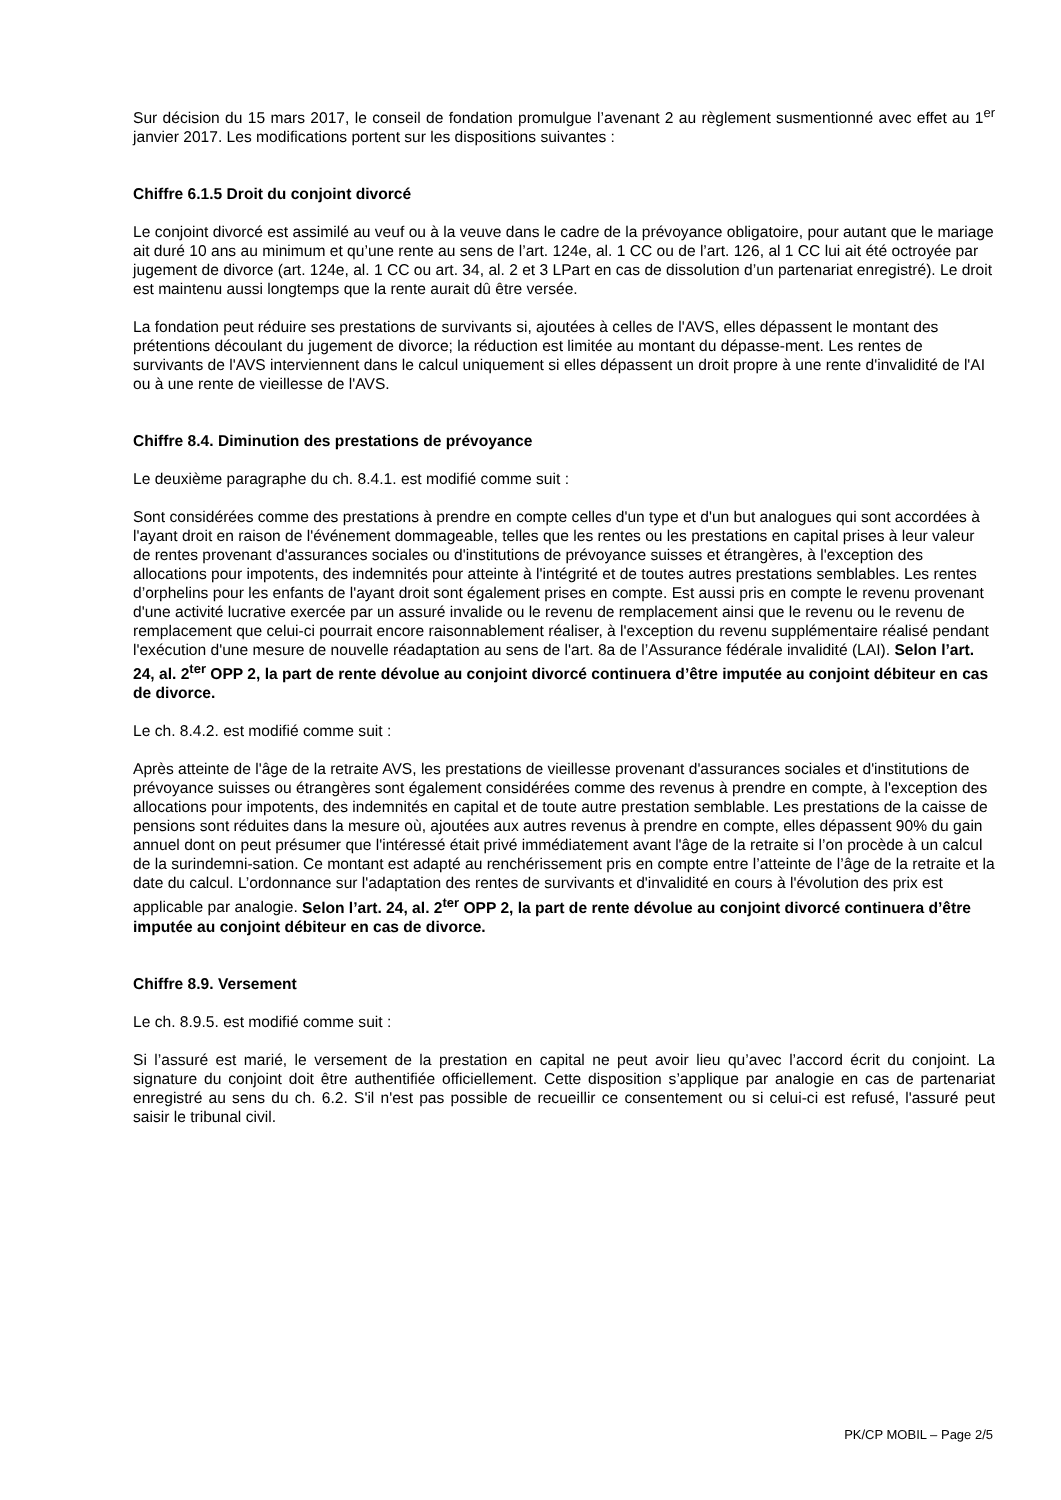Sur décision du 15 mars 2017, le conseil de fondation promulgue l’avenant 2 au règlement susmentionné avec effet au 1<sup>er</sup> janvier 2017. Les modifications portent sur les dispositions suivantes :
Chiffre 6.1.5 Droit du conjoint divorcé
Le conjoint divorcé est assimilé au veuf ou à la veuve dans le cadre de la prévoyance obligatoire, pour autant que le mariage ait duré 10 ans au minimum et qu’une rente au sens de l’art. 124e, al. 1 CC ou de l’art. 126, al 1 CC lui ait été octroyée par jugement de divorce (art. 124e, al. 1 CC ou art. 34, al. 2 et 3 LPart en cas de dissolution d’un partenariat enregistré). Le droit est maintenu aussi longtemps que la rente aurait dû être versée.
La fondation peut réduire ses prestations de survivants si, ajoutées à celles de l'AVS, elles dépassent le montant des prétentions découlant du jugement de divorce; la réduction est limitée au montant du dépasse-ment. Les rentes de survivants de l'AVS interviennent dans le calcul uniquement si elles dépassent un droit propre à une rente d'invalidité de l'AI ou à une rente de vieillesse de l'AVS.
Chiffre 8.4. Diminution des prestations de prévoyance
Le deuxième paragraphe du ch. 8.4.1. est modifié comme suit :
Sont considérées comme des prestations à prendre en compte celles d'un type et d'un but analogues qui sont accordées à l'ayant droit en raison de l'événement dommageable, telles que les rentes ou les prestations en capital prises à leur valeur de rentes provenant d'assurances sociales ou d'institutions de prévoyance suisses et étrangères, à l'exception des allocations pour impotents, des indemnités pour atteinte à l'intégrité et de toutes autres prestations semblables. Les rentes d’orphelins pour les enfants de l'ayant droit sont également prises en compte. Est aussi pris en compte le revenu provenant d'une activité lucrative exercée par un assuré invalide ou le revenu de remplacement ainsi que le revenu ou le revenu de remplacement que celui-ci pourrait encore raisonnablement réaliser, à l'exception du revenu supplémentaire réalisé pendant l'exécution d'une mesure de nouvelle réadaptation au sens de l'art. 8a de l’Assurance fédérale invalidité (LAI). Selon l’art. 24, al. 2<sup>ter</sup> OPP 2, la part de rente dévolue au conjoint divorcé continuera d’être imputée au conjoint débiteur en cas de divorce.
Le ch. 8.4.2. est modifié comme suit :
Après atteinte de l'âge de la retraite AVS, les prestations de vieillesse provenant d'assurances sociales et d'institutions de prévoyance suisses ou étrangères sont également considérées comme des revenus à prendre en compte, à l'exception des allocations pour impotents, des indemnités en capital et de toute autre prestation semblable. Les prestations de la caisse de pensions sont réduites dans la mesure où, ajoutées aux autres revenus à prendre en compte, elles dépassent 90% du gain annuel dont on peut présumer que l'intéressé était privé immédiatement avant l'âge de la retraite si l’on procède à un calcul de la surindemni-sation. Ce montant est adapté au renchérissement pris en compte entre l’atteinte de l’âge de la retraite et la date du calcul. L’ordonnance sur l'adaptation des rentes de survivants et d'invalidité en cours à l'évolution des prix est applicable par analogie. Selon l’art. 24, al. 2<sup>ter</sup> OPP 2, la part de rente dévolue au conjoint divorcé continuera d’être imputée au conjoint débiteur en cas de divorce.
Chiffre 8.9. Versement
Le ch. 8.9.5. est modifié comme suit :
Si l’assuré est marié, le versement de la prestation en capital ne peut avoir lieu qu’avec l’accord écrit du conjoint. La signature du conjoint doit être authentifiée officiellement. Cette disposition s’applique par analogie en cas de partenariat enregistré au sens du ch. 6.2. S'il n'est pas possible de recueillir ce consentement ou si celui-ci est refusé, l'assuré peut saisir le tribunal civil.
PK/CP MOBIL – Page 2/5